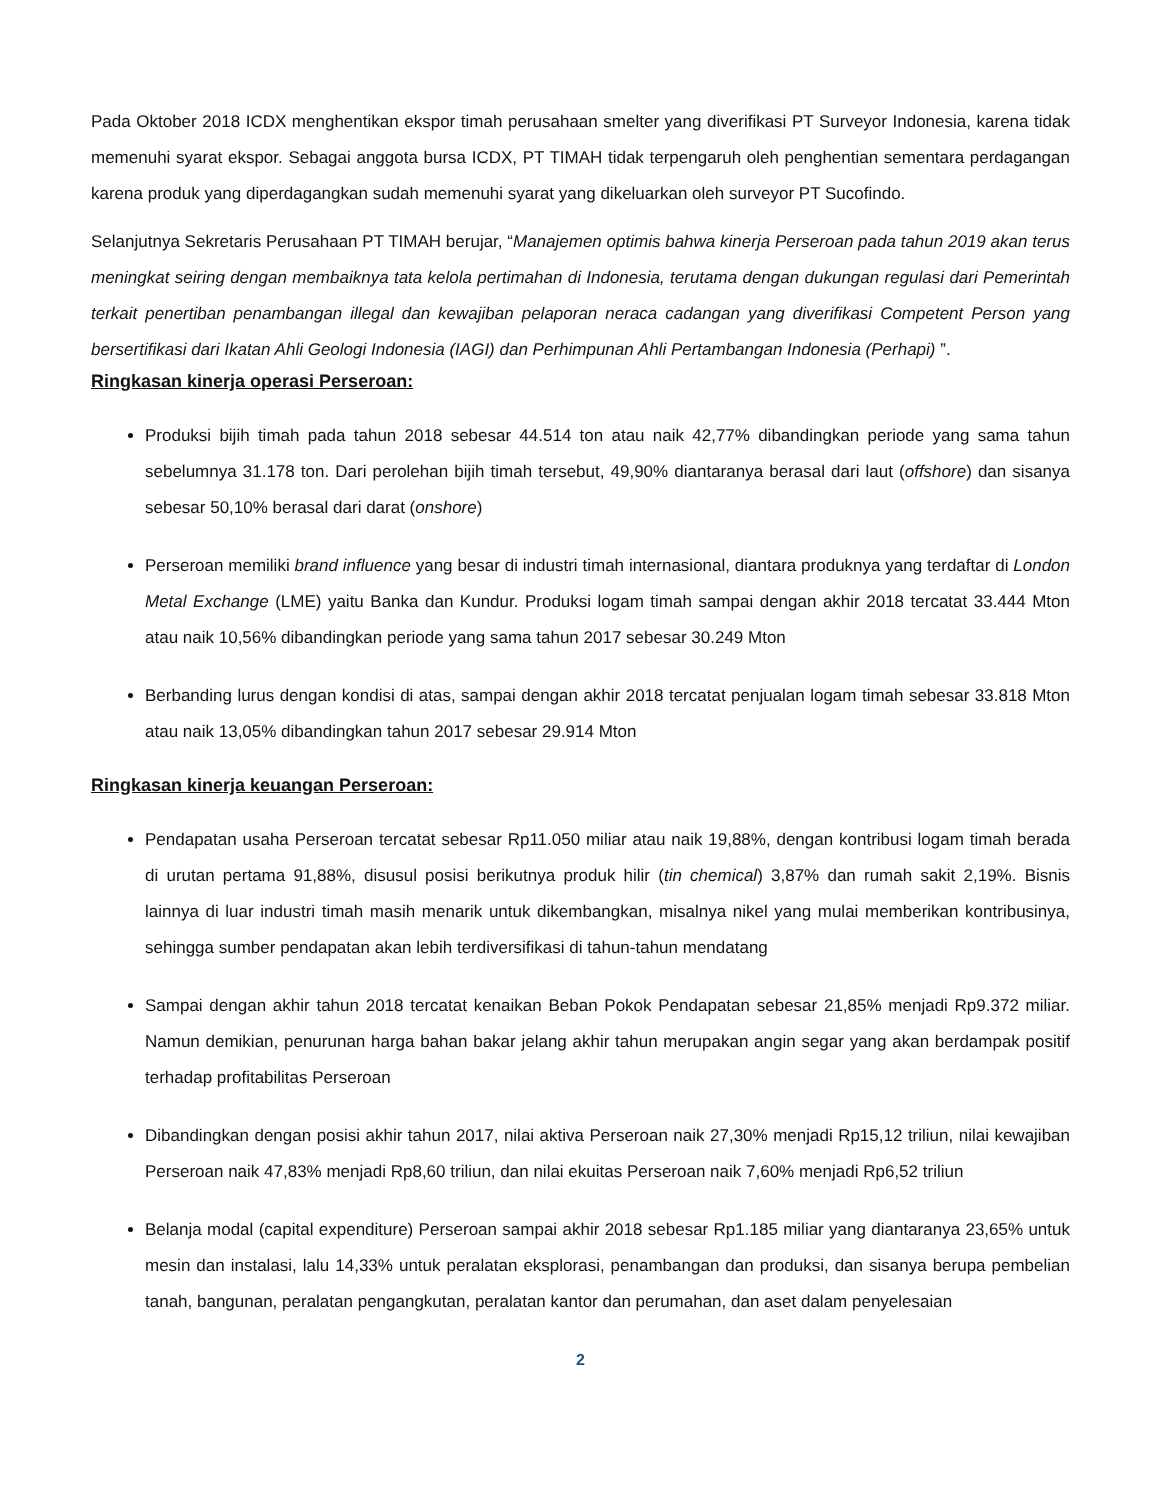Pada Oktober 2018 ICDX menghentikan ekspor timah perusahaan smelter yang diverifikasi PT Surveyor Indonesia, karena tidak memenuhi syarat ekspor. Sebagai anggota bursa ICDX, PT TIMAH tidak terpengaruh oleh penghentian sementara perdagangan karena produk yang diperdagangkan sudah memenuhi syarat yang dikeluarkan oleh surveyor PT Sucofindo.
Selanjutnya Sekretaris Perusahaan PT TIMAH berujar, “Manajemen optimis bahwa kinerja Perseroan pada tahun 2019 akan terus meningkat seiring dengan membaiknya tata kelola pertimahan di Indonesia, terutama dengan dukungan regulasi dari Pemerintah terkait penertiban penambangan illegal dan kewajiban pelaporan neraca cadangan yang diverifikasi Competent Person yang bersertifikasi dari Ikatan Ahli Geologi Indonesia (IAGI) dan Perhimpunan Ahli Pertambangan Indonesia (Perhapi) ”.
Ringkasan kinerja operasi Perseroan:
Produksi bijih timah pada tahun 2018 sebesar 44.514 ton atau naik 42,77% dibandingkan periode yang sama tahun sebelumnya 31.178 ton. Dari perolehan bijih timah tersebut, 49,90% diantaranya berasal dari laut (offshore) dan sisanya sebesar 50,10% berasal dari darat (onshore)
Perseroan memiliki brand influence yang besar di industri timah internasional, diantara produknya yang terdaftar di London Metal Exchange (LME) yaitu Banka dan Kundur. Produksi logam timah sampai dengan akhir 2018 tercatat 33.444 Mton atau naik 10,56% dibandingkan periode yang sama tahun 2017 sebesar 30.249 Mton
Berbanding lurus dengan kondisi di atas, sampai dengan akhir 2018 tercatat penjualan logam timah sebesar 33.818 Mton atau naik 13,05% dibandingkan tahun 2017 sebesar 29.914 Mton
Ringkasan kinerja keuangan Perseroan:
Pendapatan usaha Perseroan tercatat sebesar Rp11.050 miliar atau naik 19,88%, dengan kontribusi logam timah berada di urutan pertama 91,88%, disusul posisi berikutnya produk hilir (tin chemical) 3,87% dan rumah sakit 2,19%. Bisnis lainnya di luar industri timah masih menarik untuk dikembangkan, misalnya nikel yang mulai memberikan kontribusinya, sehingga sumber pendapatan akan lebih terdiversifikasi di tahun-tahun mendatang
Sampai dengan akhir tahun 2018 tercatat kenaikan Beban Pokok Pendapatan sebesar 21,85% menjadi Rp9.372 miliar. Namun demikian, penurunan harga bahan bakar jelang akhir tahun merupakan angin segar yang akan berdampak positif terhadap profitabilitas Perseroan
Dibandingkan dengan posisi akhir tahun 2017, nilai aktiva Perseroan naik 27,30% menjadi Rp15,12 triliun, nilai kewajiban Perseroan naik 47,83% menjadi Rp8,60 triliun, dan nilai ekuitas Perseroan naik 7,60% menjadi Rp6,52 triliun
Belanja modal (capital expenditure) Perseroan sampai akhir 2018 sebesar Rp1.185 miliar yang diantaranya 23,65% untuk mesin dan instalasi, lalu 14,33% untuk peralatan eksplorasi, penambangan dan produksi, dan sisanya berupa pembelian tanah, bangunan, peralatan pengangkutan, peralatan kantor dan perumahan, dan aset dalam penyelesaian
2